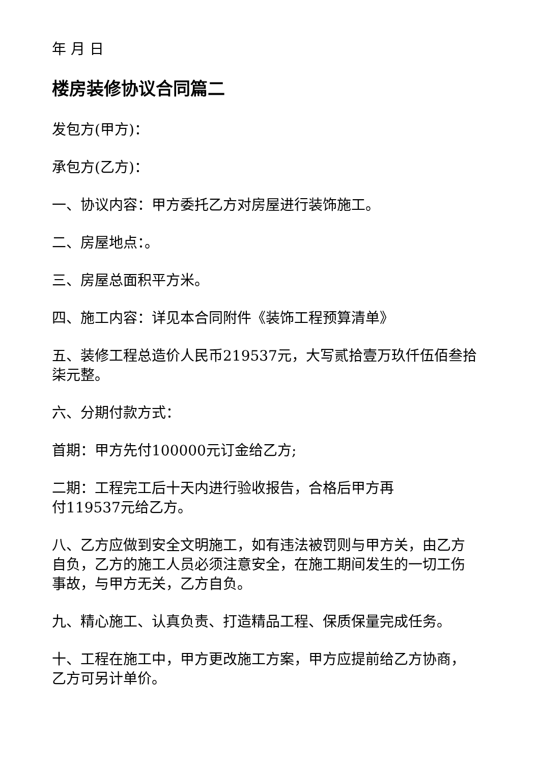年 月 日
楼房装修协议合同篇二
发包方(甲方)：
承包方(乙方)：
一、协议内容：甲方委托乙方对房屋进行装饰施工。
二、房屋地点：。
三、房屋总面积平方米。
四、施工内容：详见本合同附件《装饰工程预算清单》
五、装修工程总造价人民币219537元，大写贰拾壹万玖仟伍佰叁拾柒元整。
六、分期付款方式：
首期：甲方先付100000元订金给乙方;
二期：工程完工后十天内进行验收报告，合格后甲方再
付119537元给乙方。
八、乙方应做到安全文明施工，如有违法被罚则与甲方关，由乙方自负，乙方的施工人员必须注意安全，在施工期间发生的一切工伤事故，与甲方无关，乙方自负。
九、精心施工、认真负责、打造精品工程、保质保量完成任务。
十、工程在施工中，甲方更改施工方案，甲方应提前给乙方协商，乙方可另计单价。